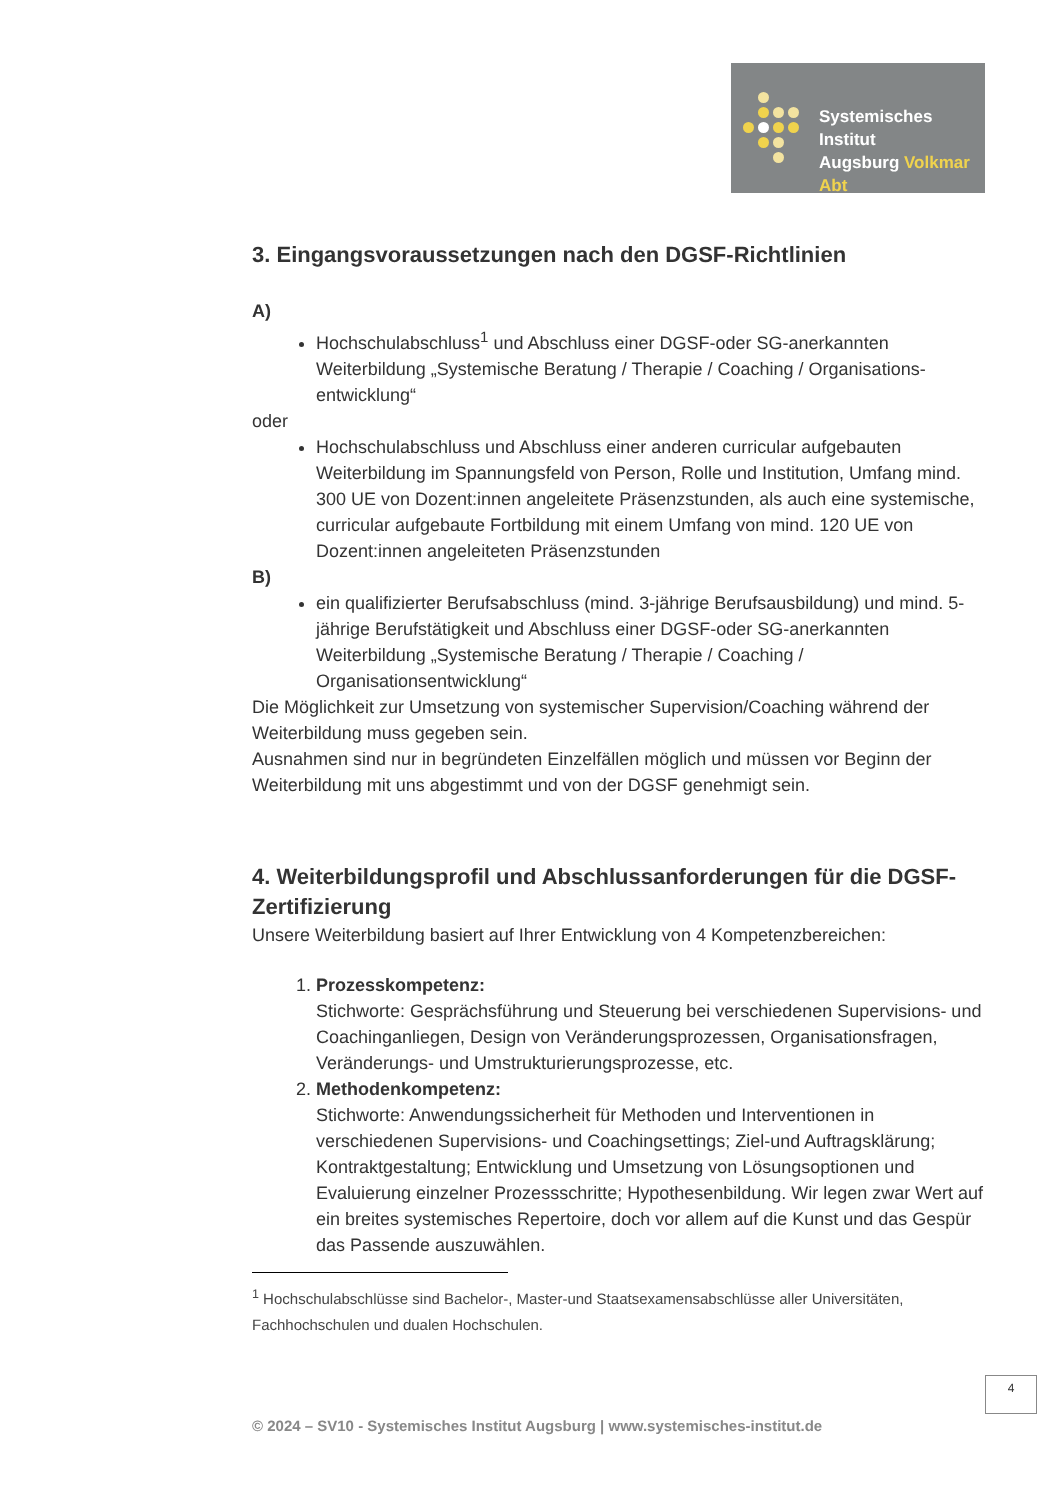Systemisches Institut
Augsburg Volkmar Abt
3. Eingangsvoraussetzungen nach den DGSF-Richtlinien
A)
Hochschulabschluss<sup>1</sup> und Abschluss einer DGSF-oder SG-anerkannten Weiterbildung „Systemische Beratung / Therapie / Coaching / Organisations-entwicklung“
oder
Hochschulabschluss und Abschluss einer anderen curricular aufgebauten Weiterbildung im Spannungsfeld von Person, Rolle und Institution, Umfang mind. 300 UE von Dozent:innen angeleitete Präsenzstunden, als auch eine systemische, curricular aufgebaute Fortbildung mit einem Umfang von mind. 120 UE von Dozent:innen angeleiteten Präsenzstunden
B)
ein qualifizierter Berufsabschluss (mind. 3-jährige Berufsausbildung) und mind. 5-jährige Berufstätigkeit und Abschluss einer DGSF-oder SG-anerkannten Weiterbildung „Systemische Beratung / Therapie / Coaching / Organisationsentwicklung“
Die Möglichkeit zur Umsetzung von systemischer Supervision/Coaching während der Weiterbildung muss gegeben sein.
Ausnahmen sind nur in begründeten Einzelfällen möglich und müssen vor Beginn der Weiterbildung mit uns abgestimmt und von der DGSF genehmigt sein.
4. Weiterbildungsprofil und Abschlussanforderungen für die DGSF-Zertifizierung
Unsere Weiterbildung basiert auf Ihrer Entwicklung von 4 Kompetenzbereichen:
1. Prozesskompetenz:
Stichworte: Gesprächsführung und Steuerung bei verschiedenen Supervisions- und Coachinganliegen, Design von Veränderungsprozessen, Organisationsfragen, Veränderungs- und Umstrukturierungsprozesse, etc.
2. Methodenkompetenz:
Stichworte: Anwendungssicherheit für Methoden und Interventionen in verschiedenen Supervisions- und Coachingsettings; Ziel-und Auftragsklärung; Kontraktgestaltung; Entwicklung und Umsetzung von Lösungsoptionen und Evaluierung einzelner Prozessschritte; Hypothesenbildung. Wir legen zwar Wert auf ein breites systemisches Repertoire, doch vor allem auf die Kunst und das Gespür das Passende auszuwählen.
<sup>1</sup> Hochschulabschlüsse sind Bachelor-, Master-und Staatsexamensabschlüsse aller Universitäten, Fachhochschulen und dualen Hochschulen.
4
© 2024 – SV10 - Systemisches Institut Augsburg | www.systemisches-institut.de